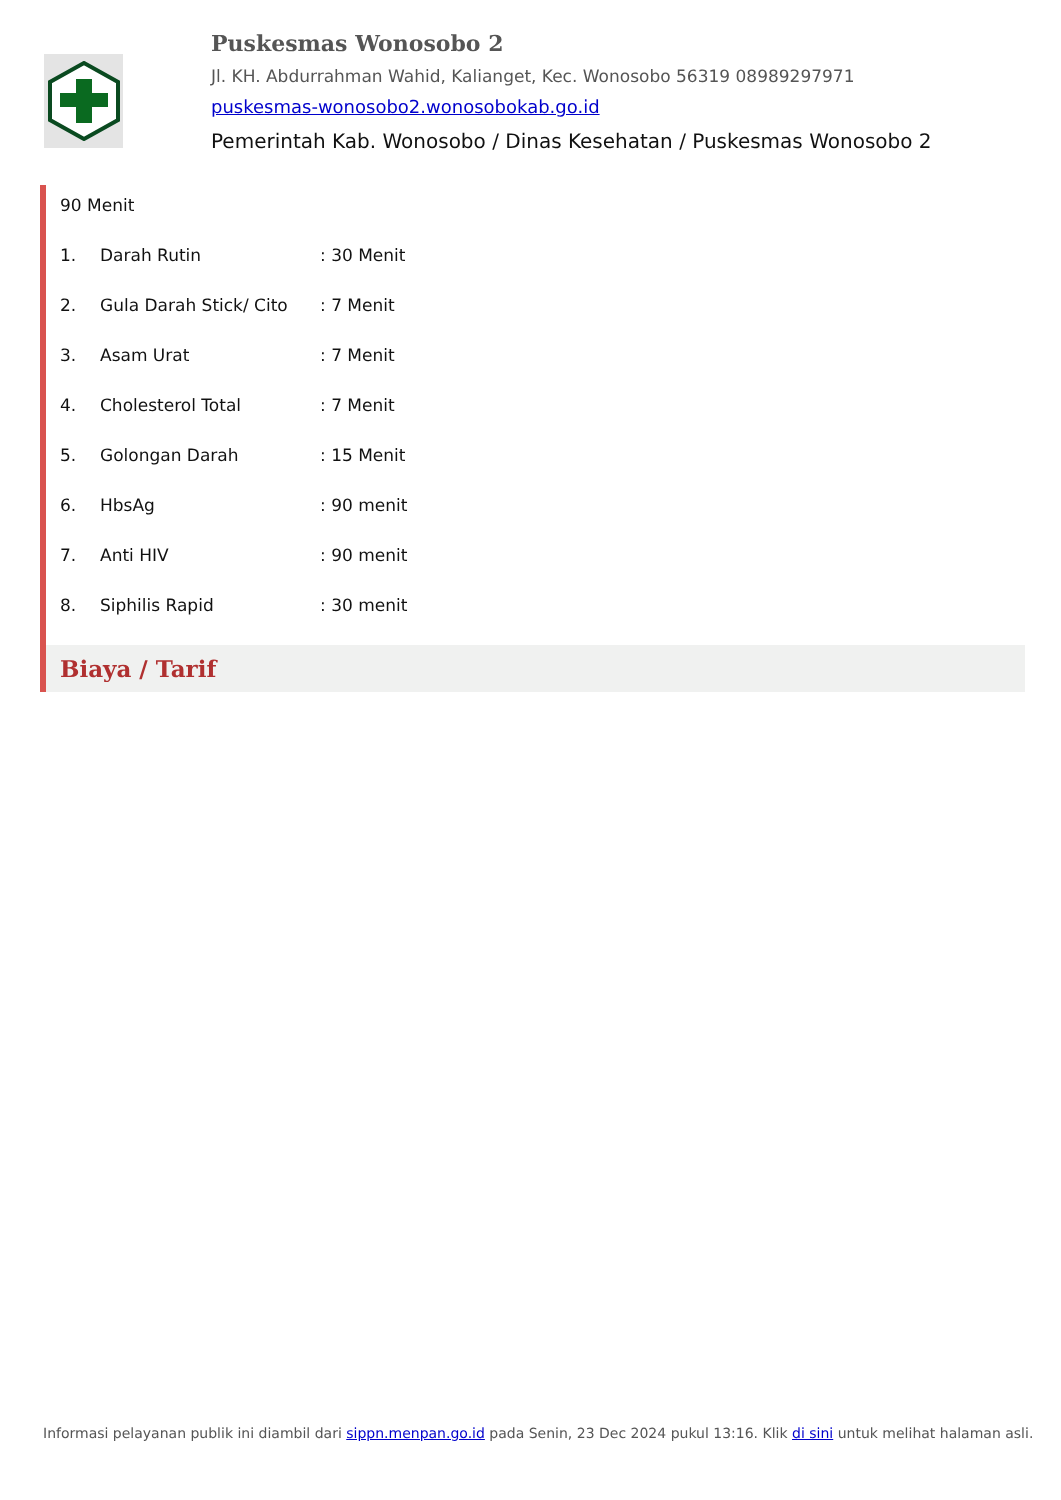Puskesmas Wonosobo 2
Jl. KH. Abdurrahman Wahid, Kalianget, Kec. Wonosobo 56319 08989297971
puskesmas-wonosobo2.wonosobokab.go.id
Pemerintah Kab. Wonosobo / Dinas Kesehatan / Puskesmas Wonosobo 2
90 Menit
1. Darah Rutin: 30 Menit
2. Gula Darah Stick/ Cito: 7 Menit
3. Asam Urat: 7 Menit
4. Cholesterol Total: 7 Menit
5. Golongan Darah: 15 Menit
6. HbsAg: 90 menit
7. Anti HIV: 90 menit
8. Siphilis Rapid: 30 menit
Biaya / Tarif
Informasi pelayanan publik ini diambil dari sippn.menpan.go.id pada Senin, 23 Dec 2024 pukul 13:16. Klik di sini untuk melihat halaman asli.